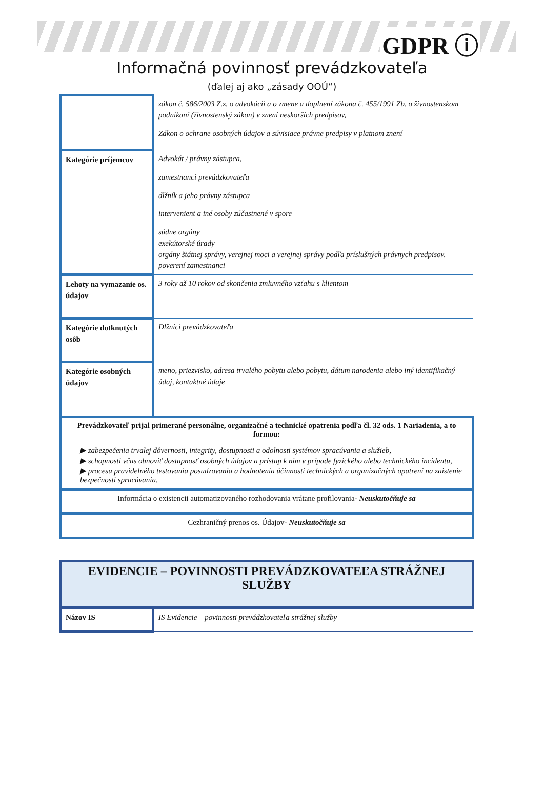GDPR ⓘ
Informačná povinnosť prevádzkovateľa
(ďalej aj ako „zásady OOÚ“)
| | zákon č. 586/2003 Z.z. o advokácii a o zmene a doplnení zákona č. 455/1991 Zb. o živnostenskom podnikaní (živnostenský zákon) v znení neskorších predpisov, Zákon o ochrane osobných údajov a súvisiace právne predpisy v platnom znení |
| Kategórie príjemcov | Advokát / právny zástupca, zamestnanci prevádzkovateľa dlžník a jeho právny zástupca intervenient a iné osoby zúčastnené v spore súdne orgány exekútorské úrady orgány štátnej správy, verejnej moci a verejnej správy podľa príslušných právnych predpisov, poverení zamestnanci |
| Lehoty na vymazanie os. údajov | 3 roky až 10 rokov od skončenia zmluvného vzťahu s klientom |
| Kategórie dotknutých osôb | Dlžníci prevádzkovateľa |
| Kategórie osobných údajov | meno, priezvisko, adresa trvalého pobytu alebo pobytu, dátum narodenia alebo iný identifikačný údaj, kontaktné údaje |
| Prevádzkovateľ prijal primerané personálne, organizačné a technické opatrenia podľa čl. 32 ods. 1 Nariadenia, a to formou: ▶ zabezpečenia trvalej dôvernosti, integrity, dostupnosti a odolnosti systémov spracúvania a služieb, ▶ schopnosti včas obnoviť dostupnosť osobných údajov a prístup k nim v prípade fyzického alebo technického incidentu, ▶ procesu pravidelného testovania posudzovania a hodnotenia účinnosti technických a organizačných opatrení na zaistenie bezpečnosti spracúvania. | |
| Informácia o existencii automatizovaného rozhodovania vrátane profilovania - Neuskutočňuje sa | |
| Cezhraničný prenos os. Údajov - Neuskutočňuje sa | |
| EVIDENCIE – POVINNOSTI PREVÁDZKOVATEĽA STRÁŽNEJ SLUŽBY | |
| Názov IS | IS Evidencie – povinnosti prevádzkovateľa strážnej služby |